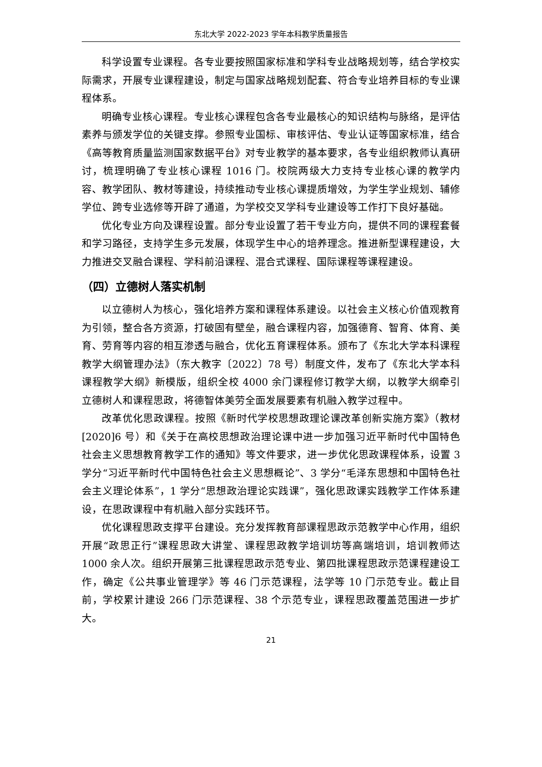东北大学 2022-2023 学年本科教学质量报告
科学设置专业课程。各专业要按照国家标准和学科专业战略规划等，结合学校实际需求，开展专业课程建设，制定与国家战略规划配套、符合专业培养目标的专业课程体系。
明确专业核心课程。专业核心课程包含各专业最核心的知识结构与脉络，是评估素养与颁发学位的关键支撑。参照专业国标、审核评估、专业认证等国家标准，结合《高等教育质量监测国家数据平台》对专业教学的基本要求，各专业组织教师认真研讨，梳理明确了专业核心课程 1016 门。校院两级大力支持专业核心课的教学内容、教学团队、教材等建设，持续推动专业核心课提质增效，为学生学业规划、辅修学位、跨专业选修等开辟了通道，为学校交叉学科专业建设等工作打下良好基础。
优化专业方向及课程设置。部分专业设置了若干专业方向，提供不同的课程套餐和学习路径，支持学生多元发展，体现学生中心的培养理念。推进新型课程建设，大力推进交叉融合课程、学科前沿课程、混合式课程、国际课程等课程建设。
（四）立德树人落实机制
以立德树人为核心，强化培养方案和课程体系建设。以社会主义核心价值观教育为引领，整合各方资源，打破固有壁垒，融合课程内容，加强德育、智育、体育、美育、劳育等内容的相互渗透与融合，优化五育课程体系。颁布了《东北大学本科课程教学大纲管理办法》（东大教字〔2022〕78 号）制度文件，发布了《东北大学本科课程教学大纲》新模版，组织全校 4000 余门课程修订教学大纲，以教学大纲牵引立德树人和课程思政，将德智体美劳全面发展要素有机融入教学过程中。
改革优化思政课程。按照《新时代学校思想政理论课改革创新实施方案》（教材[2020]6 号）和《关于在高校思想政治理论课中进一步加强习近平新时代中国特色社会主义思想教育教学工作的通知》等文件要求，进一步优化思政课程体系，设置 3 学分“习近平新时代中国特色社会主义思想概论”、3 学分“毛泽东思想和中国特色社会主义理论体系”，1 学分“思想政治理论实践课”，强化思政课实践教学工作体系建设，在思政课程中有机融入部分实践环节。
优化课程思政支撑平台建设。充分发挥教育部课程思政示范教学中心作用，组织开展“政思正行”课程思政大讲堂、课程思政教学培训坊等高端培训，培训教师达 1000 余人次。组织开展第三批课程思政示范专业、第四批课程思政示范课程建设工作，确定《公共事业管理学》等 46 门示范课程，法学等 10 门示范专业。截止目前，学校累计建设 266 门示范课程、38 个示范专业，课程思政覆盖范围进一步扩大。
21